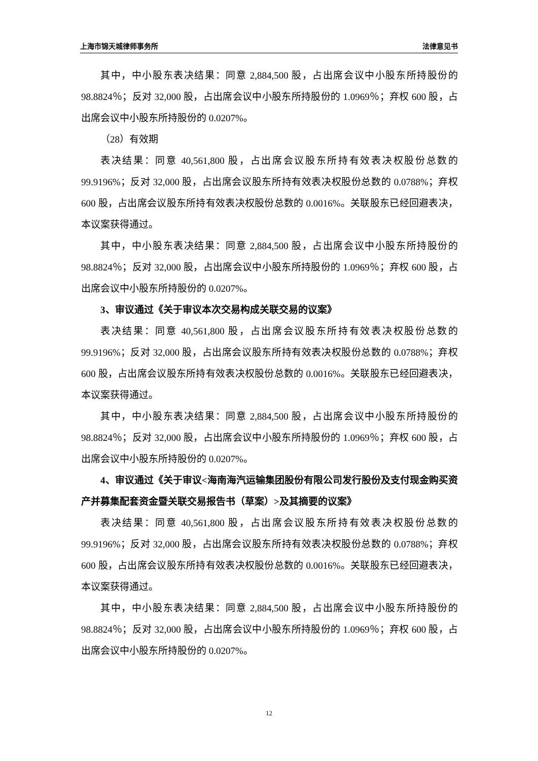上海市锦天城律师事务所 法律意见书
其中，中小股东表决结果：同意 2,884,500 股，占出席会议中小股东所持股份的 98.8824％；反对 32,000 股，占出席会议中小股东所持股份的 1.0969％；弃权 600 股，占出席会议中小股东所持股份的 0.0207%。
（28）有效期
表决结果：同意 40,561,800 股，占出席会议股东所持有效表决权股份总数的 99.9196%；反对 32,000 股，占出席会议股东所持有效表决权股份总数的 0.0788%；弃权 600 股，占出席会议股东所持有效表决权股份总数的 0.0016%。关联股东已经回避表决，本议案获得通过。
其中，中小股东表决结果：同意 2,884,500 股，占出席会议中小股东所持股份的 98.8824％；反对 32,000 股，占出席会议中小股东所持股份的 1.0969％；弃权 600 股，占出席会议中小股东所持股份的 0.0207%。
3、审议通过《关于审议本次交易构成关联交易的议案》
表决结果：同意 40,561,800 股，占出席会议股东所持有效表决权股份总数的 99.9196%；反对 32,000 股，占出席会议股东所持有效表决权股份总数的 0.0788%；弃权 600 股，占出席会议股东所持有效表决权股份总数的 0.0016%。关联股东已经回避表决，本议案获得通过。
其中，中小股东表决结果：同意 2,884,500 股，占出席会议中小股东所持股份的 98.8824％；反对 32,000 股，占出席会议中小股东所持股份的 1.0969％；弃权 600 股，占出席会议中小股东所持股份的 0.0207%。
4、审议通过《关于审议<海南海汽运输集团股份有限公司发行股份及支付现金购买资产并募集配套资金暨关联交易报告书（草案）>及其摘要的议案》
表决结果：同意 40,561,800 股，占出席会议股东所持有效表决权股份总数的 99.9196%；反对 32,000 股，占出席会议股东所持有效表决权股份总数的 0.0788%；弃权 600 股，占出席会议股东所持有效表决权股份总数的 0.0016%。关联股东已经回避表决，本议案获得通过。
其中，中小股东表决结果：同意 2,884,500 股，占出席会议中小股东所持股份的 98.8824％；反对 32,000 股，占出席会议中小股东所持股份的 1.0969％；弃权 600 股，占出席会议中小股东所持股份的 0.0207%。
12